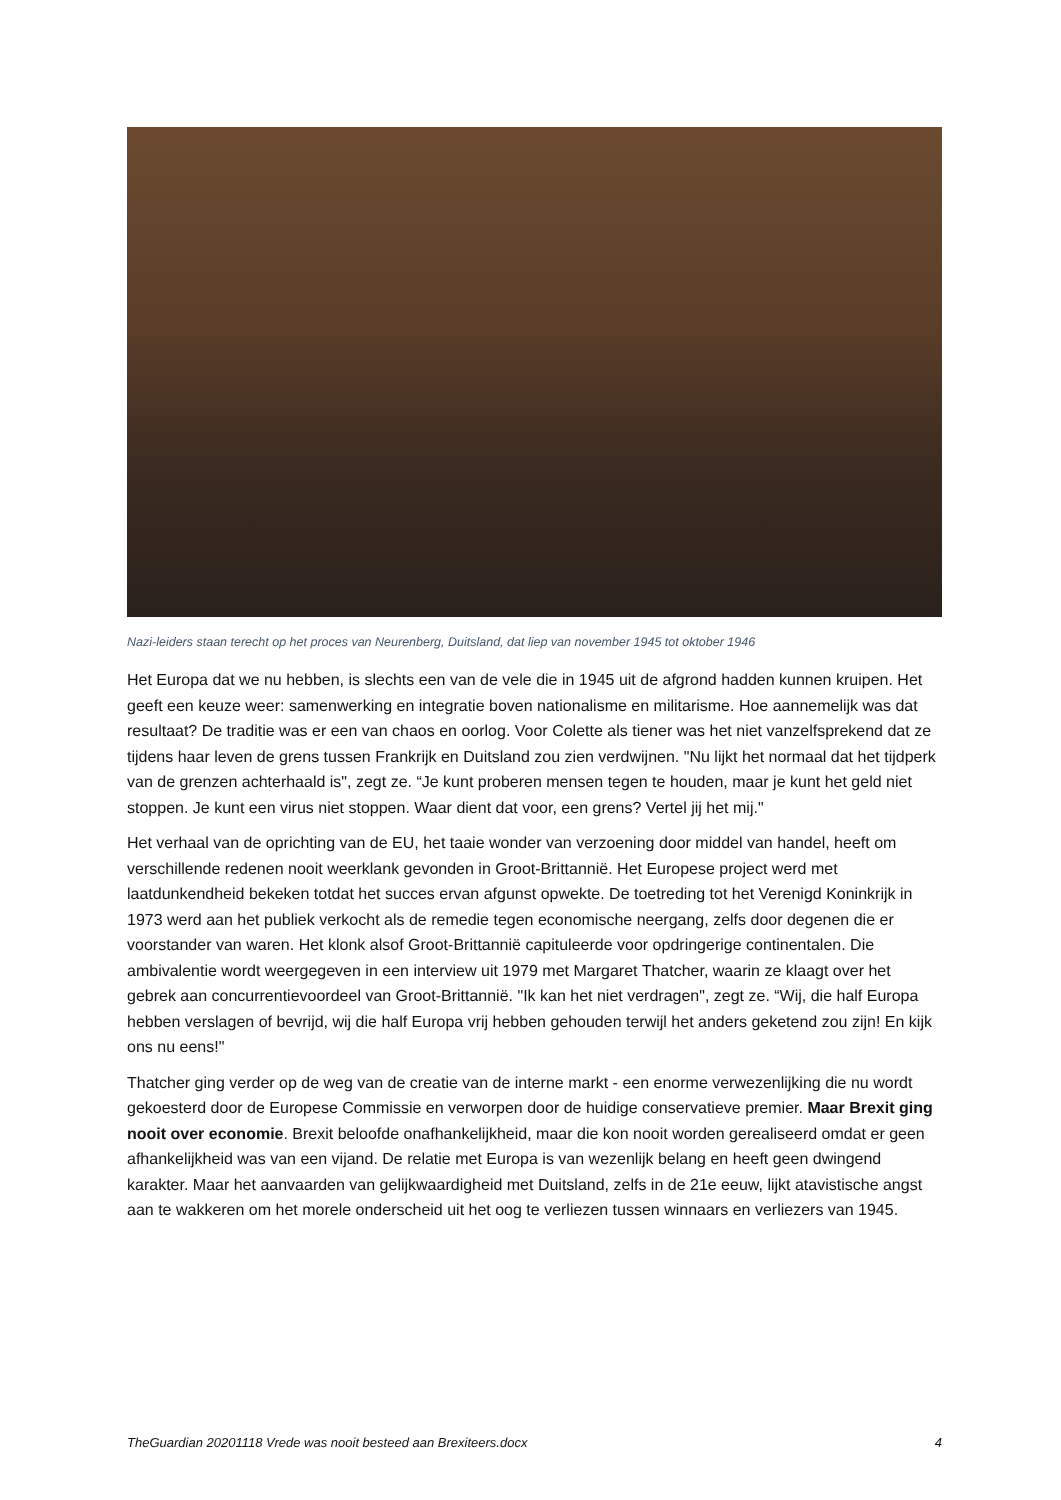Nazi-leiders staan terecht op het proces van Neurenberg, Duitsland, dat liep van november 1945 tot oktober 1946
Het Europa dat we nu hebben, is slechts een van de vele die in 1945 uit de afgrond hadden kunnen kruipen. Het geeft een keuze weer: samenwerking en integratie boven nationalisme en militarisme. Hoe aannemelijk was dat resultaat? De traditie was er een van chaos en oorlog. Voor Colette als tiener was het niet vanzelfsprekend dat ze tijdens haar leven de grens tussen Frankrijk en Duitsland zou zien verdwijnen. "Nu lijkt het normaal dat het tijdperk van de grenzen achterhaald is", zegt ze. “Je kunt proberen mensen tegen te houden, maar je kunt het geld niet stoppen. Je kunt een virus niet stoppen. Waar dient dat voor, een grens? Vertel jij het mij."
Het verhaal van de oprichting van de EU, het taaie wonder van verzoening door middel van handel, heeft om verschillende redenen nooit weerklank gevonden in Groot-Brittannië. Het Europese project werd met laatdunkendheid bekeken totdat het succes ervan afgunst opwekte. De toetreding tot het Verenigd Koninkrijk in 1973 werd aan het publiek verkocht als de remedie tegen economische neergang, zelfs door degenen die er voorstander van waren. Het klonk alsof Groot-Brittannië capituleerde voor opdringerige continentalen. Die ambivalentie wordt weergegeven in een interview uit 1979 met Margaret Thatcher, waarin ze klaagt over het gebrek aan concurrentievoordeel van Groot-Brittannië. "Ik kan het niet verdragen", zegt ze. “Wij, die half Europa hebben verslagen of bevrijd, wij die half Europa vrij hebben gehouden terwijl het anders geketend zou zijn! En kijk ons nu eens!"
Thatcher ging verder op de weg van de creatie van de interne markt - een enorme verwezenlijking die nu wordt gekoesterd door de Europese Commissie en verworpen door de huidige conservatieve premier. Maar Brexit ging nooit over economie. Brexit beloofde onafhankelijkheid, maar die kon nooit worden gerealiseerd omdat er geen afhankelijkheid was van een vijand. De relatie met Europa is van wezenlijk belang en heeft geen dwingend karakter. Maar het aanvaarden van gelijkwaardigheid met Duitsland, zelfs in de 21e eeuw, lijkt atavistische angst aan te wakkeren om het morele onderscheid uit het oog te verliezen tussen winnaars en verliezers van 1945.
TheGuardian 20201118 Vrede was nooit besteed aan Brexiteers.docx 4